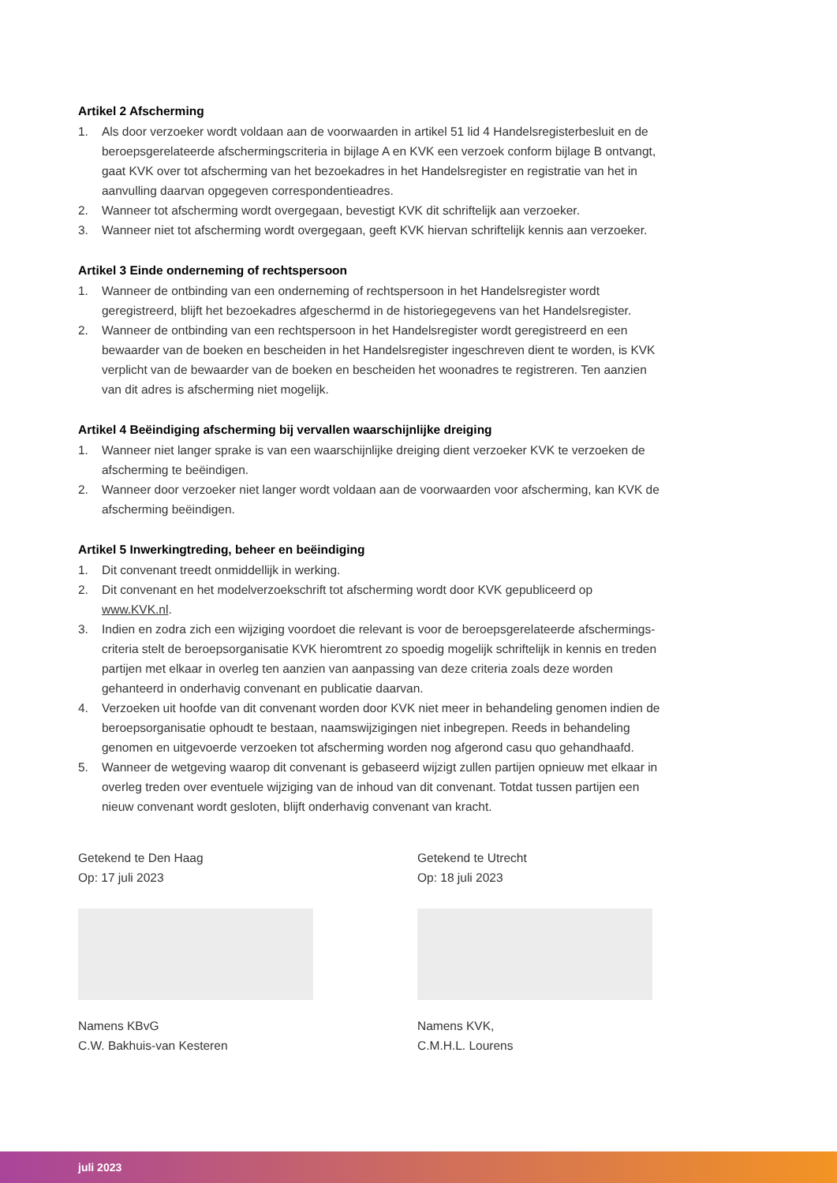Artikel 2 Afscherming
1. Als door verzoeker wordt voldaan aan de voorwaarden in artikel 51 lid 4 Handelsregisterbesluit en de beroepsgerelateerde afschermingscriteria in bijlage A en KVK een verzoek conform bijlage B ontvangt, gaat KVK over tot afscherming van het bezoekadres in het Handelsregister en registratie van het in aanvulling daarvan opgegeven correspondentieadres.
2. Wanneer tot afscherming wordt overgegaan, bevestigt KVK dit schriftelijk aan verzoeker.
3. Wanneer niet tot afscherming wordt overgegaan, geeft KVK hiervan schriftelijk kennis aan verzoeker.
Artikel 3 Einde onderneming of rechtspersoon
1. Wanneer de ontbinding van een onderneming of rechtspersoon in het Handelsregister wordt geregistreerd, blijft het bezoekadres afgeschermd in de historiegegevens van het Handelsregister.
2. Wanneer de ontbinding van een rechtspersoon in het Handelsregister wordt geregistreerd en een bewaarder van de boeken en bescheiden in het Handelsregister ingeschreven dient te worden, is KVK verplicht van de bewaarder van de boeken en bescheiden het woonadres te registreren. Ten aanzien van dit adres is afscherming niet mogelijk.
Artikel 4 Beëindiging afscherming bij vervallen waarschijnlijke dreiging
1. Wanneer niet langer sprake is van een waarschijnlijke dreiging dient verzoeker KVK te verzoeken de afscherming te beëindigen.
2. Wanneer door verzoeker niet langer wordt voldaan aan de voorwaarden voor afscherming, kan KVK de afscherming beëindigen.
Artikel 5 Inwerkingtreding, beheer en beëindiging
1. Dit convenant treedt onmiddellijk in werking.
2. Dit convenant en het modelverzoekschrift tot afscherming wordt door KVK gepubliceerd op www.KVK.nl.
3. Indien en zodra zich een wijziging voordoet die relevant is voor de beroepsgerelateerde afschermings­criteria stelt de beroepsorganisatie KVK hieromtrent zo spoedig mogelijk schriftelijk in kennis en treden partijen met elkaar in overleg ten aanzien van aanpassing van deze criteria zoals deze worden gehanteerd in onderhavig convenant en publicatie daarvan.
4. Verzoeken uit hoofde van dit convenant worden door KVK niet meer in behandeling genomen indien de beroepsorganisatie ophoudt te bestaan, naamswijzigingen niet inbegrepen. Reeds in behandeling genomen en uitgevoerde verzoeken tot afscherming worden nog afgerond casu quo gehandhaafd.
5. Wanneer de wetgeving waarop dit convenant is gebaseerd wijzigt zullen partijen opnieuw met elkaar in overleg treden over eventuele wijziging van de inhoud van dit convenant. Totdat tussen partijen een nieuw convenant wordt gesloten, blijft onderhavig convenant van kracht.
Getekend te Den Haag
Op: 17 juli 2023
Namens KBvG
C.W. Bakhuis-van Kesteren
Getekend te Utrecht
Op: 18 juli 2023
Namens KVK,
C.M.H.L. Lourens
juli 2023